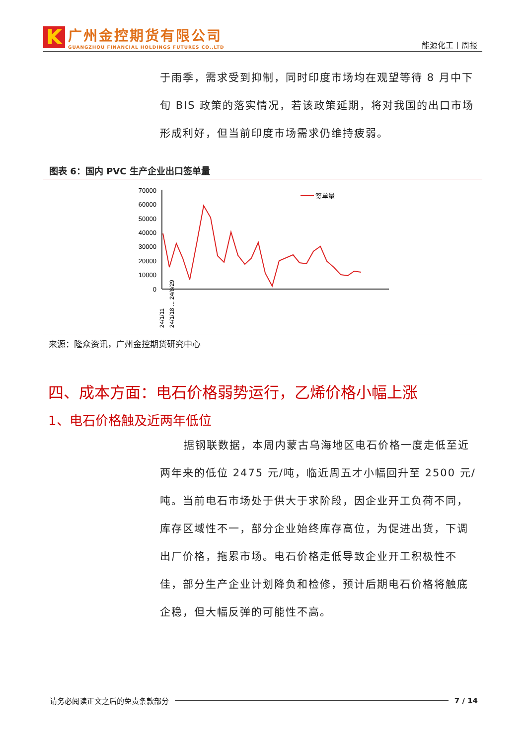K
广州金控期货有限公司
GUANGZHOU FINANCIAL HOLDINGS FUTURES CO.,LTD
能源化工丨周报
于雨季，需求受到抑制，同时印度市场均在观望等待 8 月中下旬 BIS 政策的落实情况，若该政策延期，将对我国的出口市场形成利好，但当前印度市场需求仍维持疲弱。
图表 6：国内 PVC 生产企业出口签单量
70000
60000
50000
40000
30000
20000
10000
0
签单量
24/1/11
24/1/18 ... 24/8/29
来源：隆众资讯，广州金控期货研究中心
四、成本方面：电石价格弱势运行，乙烯价格小幅上涨
1、电石价格触及近两年低位
据钢联数据，本周内蒙古乌海地区电石价格一度走低至近两年来的低位 2475 元/吨，临近周五才小幅回升至 2500 元/吨。当前电石市场处于供大于求阶段，因企业开工负荷不同，库存区域性不一，部分企业始终库存高位，为促进出货，下调出厂价格，拖累市场。电石价格走低导致企业开工积极性不佳，部分生产企业计划降负和检修，预计后期电石价格将触底企稳，但大幅反弹的可能性不高。
请务必阅读正文之后的免责条款部分 7 / 14